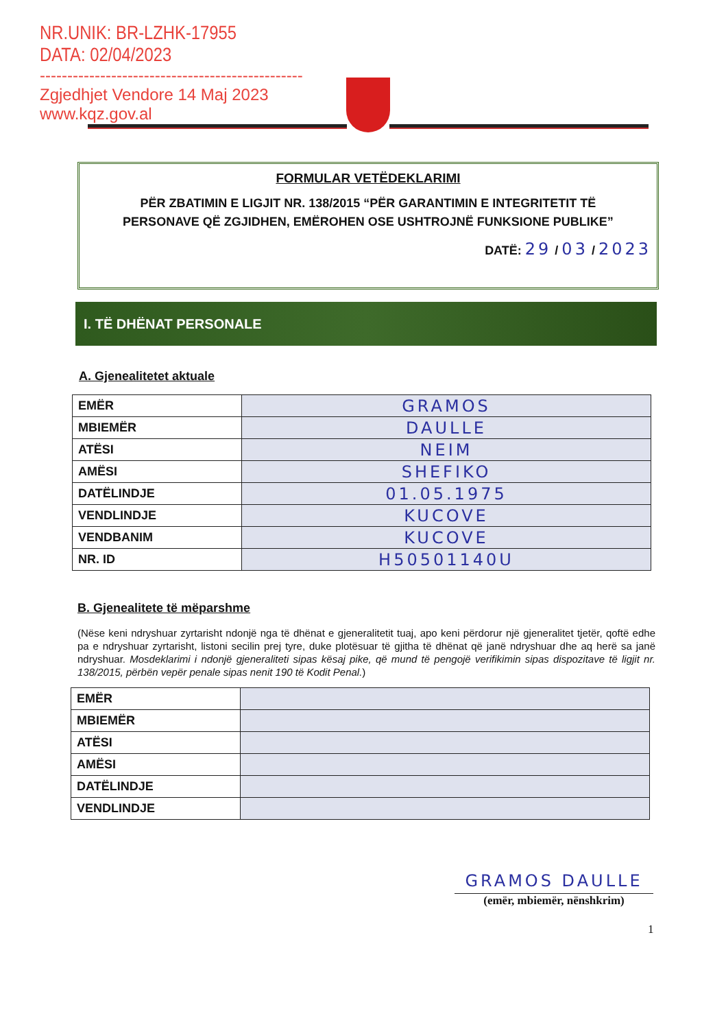NR.UNIK: BR-LZHK-17955
DATA: 02/04/2023
------------------------------------------------
Zgjedhjet Vendore 14 Maj 2023
www.kqz.gov.al
FORMULAR VETËDEKLARIMI
PËR ZBATIMIN E LIGJIT NR. 138/2015 “PËR GARANTIMIN E INTEGRITETIT TË PERSONAVE QË ZGJIDHEN, EMËROHEN OSE USHTROJNË FUNKSIONE PUBLIKE”
DATË: 29 / 03 / 2023
I. TË DHËNAT PERSONALE
A. Gjenealitetet aktuale
| EMËR | GRAMOS |
| MBIEMËR | DAULLE |
| ATËSI | NEIM |
| AMËSI | SHEFIKO |
| DATËLINDJE | 01.05.1975 |
| VENDLINDJE | KUCOVE |
| VENDBANIM | KUCOVE |
| NR. ID | H50501140U |
B. Gjenealitete të mëparshme
(Nëse keni ndryshuar zyrtarisht ndonjë nga të dhënat e gjeneralitetit tuaj, apo keni përdorur një gjeneralitet tjetër, qoftë edhe pa e ndryshuar zyrtarisht, listoni secilin prej tyre, duke plotësuar të gjitha të dhënat që janë ndryshuar dhe aq herë sa janë ndryshuar. Mosdeklarimi i ndonjë gjeneraliteti sipas kësaj pike, që mund të pengojë verifikimin sipas dispozitave të ligjit nr. 138/2015, përbën vepër penale sipas nenit 190 të Kodit Penal.)
| EMËR | |
| MBIEMËR | |
| ATËSI | |
| AMËSI | |
| DATËLINDJE | |
| VENDLINDJE | |
GRAMOS DAULLE
(emër, mbiemër, nënshkrim)
1